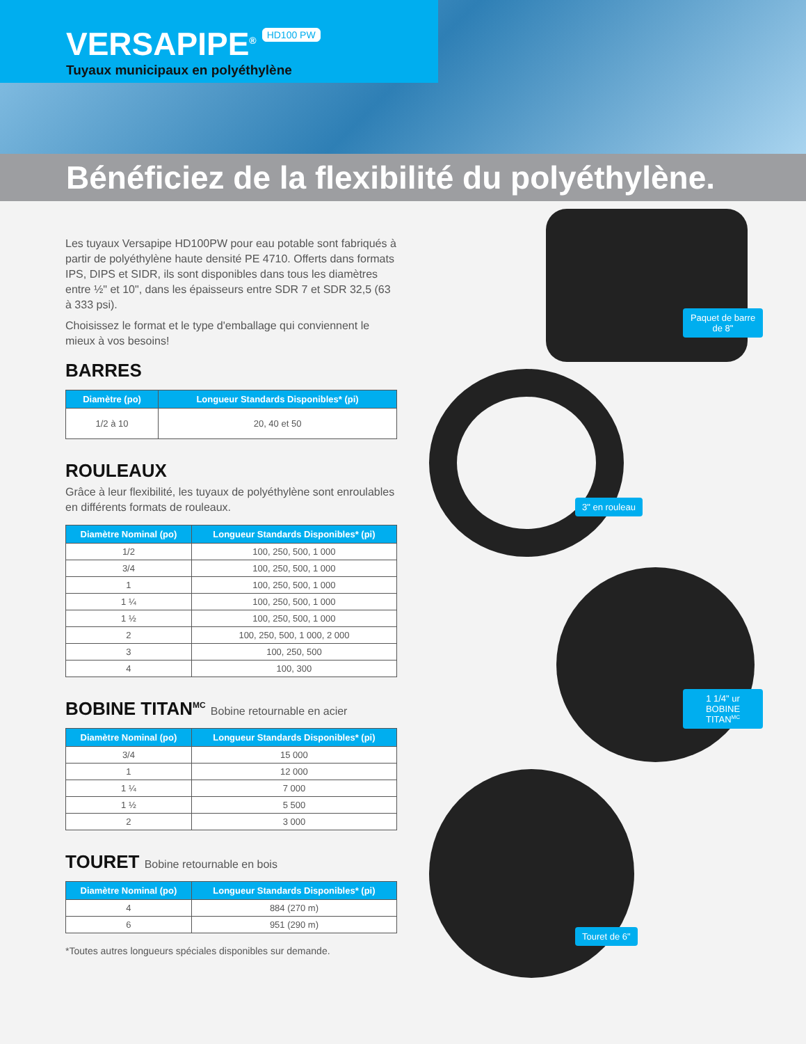VERSAPIPE<sup>®</sup>
HD100 PW
Tuyaux municipaux en polyéthylène
Bénéficiez de la flexibilité du polyéthylène.
Les tuyaux Versapipe HD100PW pour eau potable sont fabriqués à partir de polyéthylène haute densité PE 4710. Offerts dans formats IPS, DIPS et SIDR, ils sont disponibles dans tous les diamètres entre ½" et 10", dans les épaisseurs entre SDR 7 et SDR 32,5 (63 à 333 psi).
Choisissez le format et le type d'emballage qui conviennent le mieux à vos besoins!
BARRES
| Diamètre (po) | Longueur Standards Disponibles* (pi) |
| --- | --- |
| 1/2 à 10 | 20, 40 et 50 |
ROULEAUX
Grâce à leur flexibilité, les tuyaux de polyéthylène sont enroulables en différents formats de rouleaux.
| Diamètre Nominal (po) | Longueur Standards Disponibles* (pi) |
| --- | --- |
| 1/2 | 100, 250, 500, 1 000 |
| 3/4 | 100, 250, 500, 1 000 |
| 1 | 100, 250, 500, 1 000 |
| 1 ¼ | 100, 250, 500, 1 000 |
| 1 ½ | 100, 250, 500, 1 000 |
| 2 | 100, 250, 500, 1 000, 2 000 |
| 3 | 100, 250, 500 |
| 4 | 100, 300 |
BOBINE TITAN<sup>MC</sup> Bobine retournable en acier
| Diamètre Nominal (po) | Longueur Standards Disponibles* (pi) |
| --- | --- |
| 3/4 | 15 000 |
| 1 | 12 000 |
| 1 ¼ | 7 000 |
| 1 ½ | 5 500 |
| 2 | 3 000 |
TOURET Bobine retournable en bois
| Diamètre Nominal (po) | Longueur Standards Disponibles* (pi) |
| --- | --- |
| 4 | 884 (270 m) |
| 6 | 951 (290 m) |
*Toutes autres longueurs spéciales disponibles sur demande.
Paquet de barre de 8"
3" en rouleau
1 1/4" ur BOBINE TITAN<sup>MC</sup>
Touret de 6"